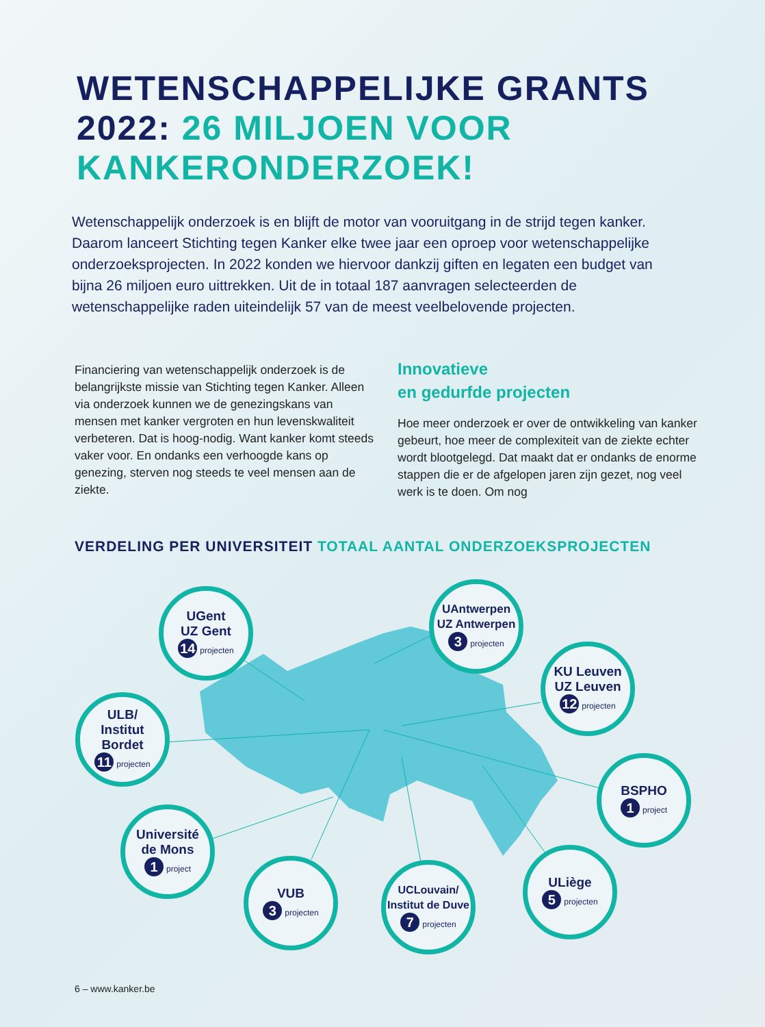WETENSCHAPPELIJKE GRANTS
2022: 26 MILJOEN VOOR
KANKERONDERZOEK!
Wetenschappelijk onderzoek is en blijft de motor van vooruitgang in de strijd tegen kanker. Daarom lanceert Stichting tegen Kanker elke twee jaar een oproep voor wetenschappelijke onderzoeksprojecten. In 2022 konden we hiervoor dankzij giften en legaten een budget van bijna 26 miljoen euro uittrekken. Uit de in totaal 187 aanvragen selecteerden de wetenschappelijke raden uiteindelijk 57 van de meest veelbelovende projecten.
Financiering van wetenschappelijk onderzoek is de belangrijkste missie van Stichting tegen Kanker. Alleen via onderzoek kunnen we de genezingskans van mensen met kanker vergroten en hun levenskwaliteit verbeteren. Dat is hoog-nodig. Want kanker komt steeds vaker voor. En ondanks een verhoogde kans op genezing, sterven nog steeds te veel mensen aan de ziekte.
Innovatieve
en gedurfde projecten
Hoe meer onderzoek er over de ontwikkeling van kanker gebeurt, hoe meer de complexiteit van de ziekte echter wordt blootgelegd. Dat maakt dat er ondanks de enorme stappen die er de afgelopen jaren zijn gezet, nog veel werk is te doen. Om nog
VERDELING PER UNIVERSITEIT TOTAAL AANTAL ONDERZOEKSPROJECTEN
UGent
UZ Gent
14 projecten
UAntwerpen
UZ Antwerpen
3 projecten
KU Leuven
UZ Leuven
12 projecten
ULB/
Institut
Bordet
11 projecten
BSPHO
1 project
Université
de Mons
1 project
VUB
3 projecten
UCLouvain/
Institut de Duve
7 projecten
ULiège
5 projecten
6 – www.kanker.be